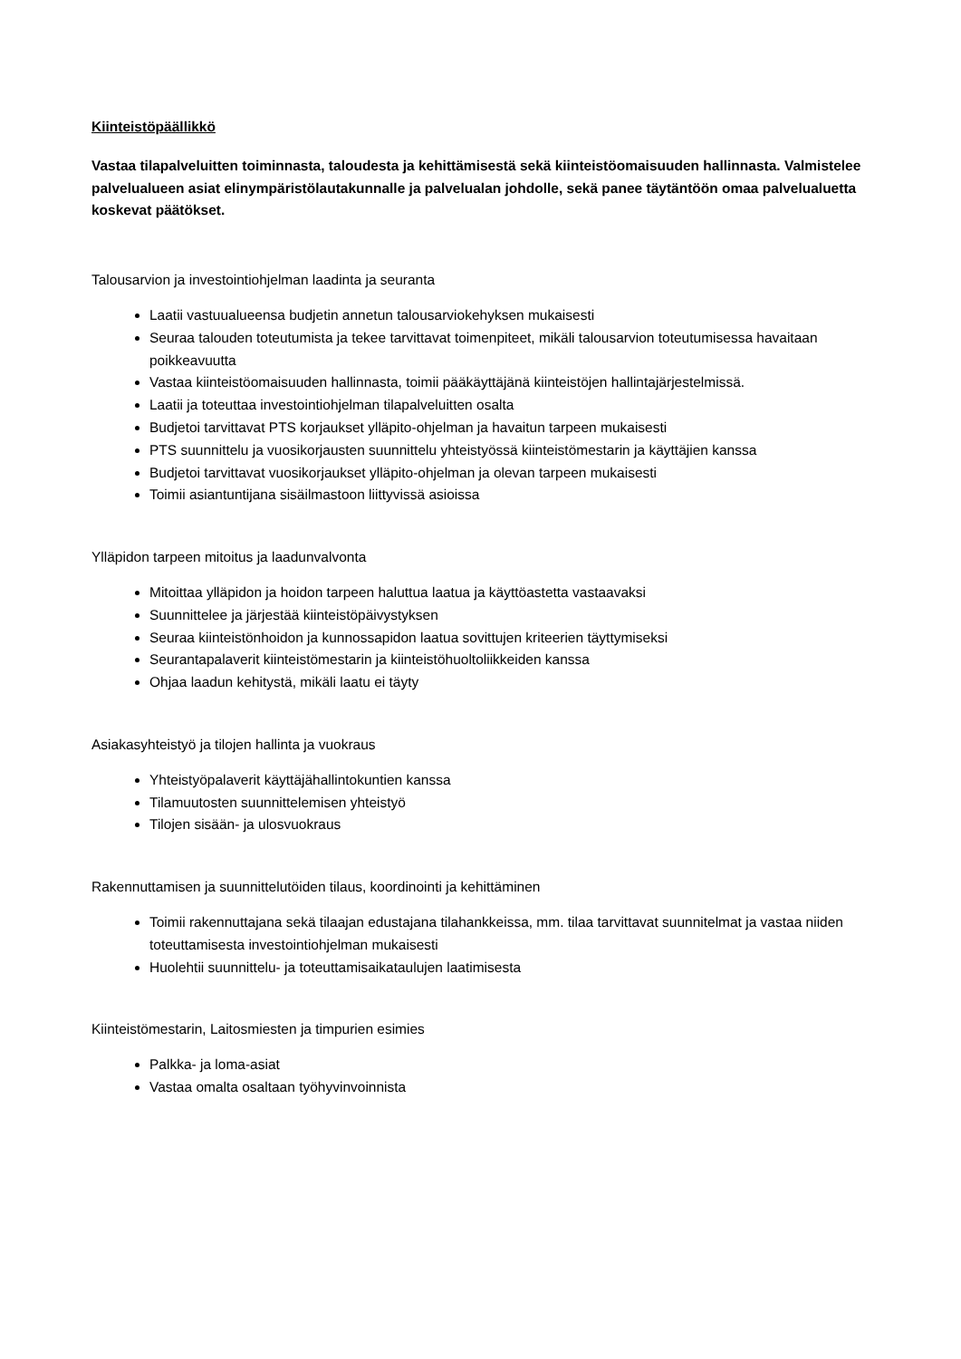Kiinteistöpäällikkö
Vastaa tilapalveluitten toiminnasta, taloudesta ja kehittämisestä sekä kiinteistöomaisuuden hallinnasta. Valmistelee palvelualueen asiat elinympäristölautakunnalle ja palvelualan johdolle, sekä panee täytäntöön omaa palvelualuetta koskevat päätökset.
Talousarvion ja investointiohjelman laadinta ja seuranta
Laatii vastuualueensa budjetin annetun talousarviokehyksen mukaisesti
Seuraa talouden toteutumista ja tekee tarvittavat toimenpiteet, mikäli talousarvion toteutumisessa havaitaan poikkeavuutta
Vastaa kiinteistöomaisuuden hallinnasta, toimii pääkäyttäjänä kiinteistöjen hallintajärjestelmissä.
Laatii ja toteuttaa investointiohjelman tilapalveluitten osalta
Budjetoi tarvittavat PTS korjaukset ylläpito-ohjelman ja havaitun tarpeen mukaisesti
PTS suunnittelu ja vuosikorjausten suunnittelu yhteistyössä kiinteistömestarin ja käyttäjien kanssa
Budjetoi tarvittavat vuosikorjaukset ylläpito-ohjelman ja olevan tarpeen mukaisesti
Toimii asiantuntijana sisäilmastoon liittyvissä asioissa
Ylläpidon tarpeen mitoitus ja laadunvalvonta
Mitoittaa ylläpidon ja hoidon tarpeen haluttua laatua ja käyttöastetta vastaavaksi
Suunnittelee ja järjestää kiinteistöpäivystyksen
Seuraa kiinteistönhoidon ja kunnossapidon laatua sovittujen kriteerien täyttymiseksi
Seurantapalaverit kiinteistömestarin ja kiinteistöhuoltoliikkeiden kanssa
Ohjaa laadun kehitystä, mikäli laatu ei täyty
Asiakasyhteistyö ja tilojen hallinta ja vuokraus
Yhteistyöpalaverit käyttäjähallintokuntien kanssa
Tilamuutosten suunnittelemisen yhteistyö
Tilojen sisään- ja ulosvuokraus
Rakennuttamisen ja suunnittelutöiden tilaus, koordinointi ja kehittäminen
Toimii rakennuttajana sekä tilaajan edustajana tilahankkeissa, mm. tilaa tarvittavat suunnitelmat ja vastaa niiden toteuttamisesta investointiohjelman mukaisesti
Huolehtii suunnittelu- ja toteuttamisaikataulujen laatimisesta
Kiinteistömestarin, Laitosmiesten ja timpurien esimies
Palkka- ja loma-asiat
Vastaa omalta osaltaan työhyvinvoinnista